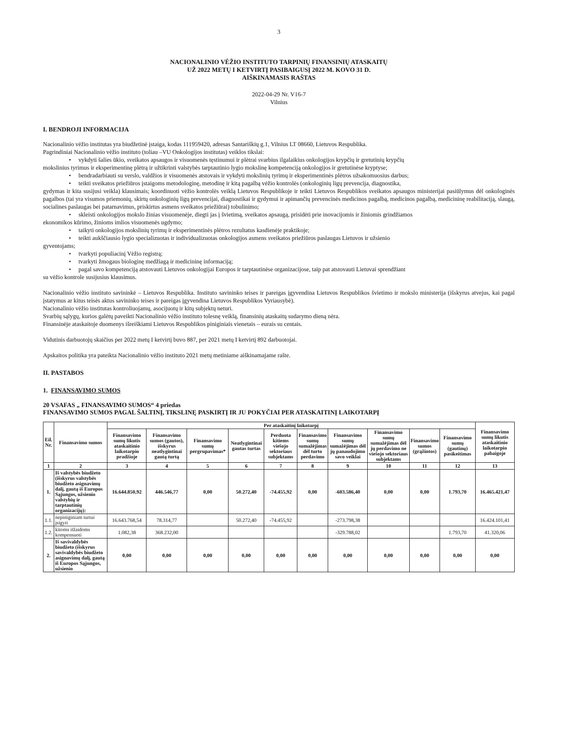3
NACIONALINIO VĖŽIO INSTITUTO TARPINIŲ FINANSINIŲ ATASKAITŲ
UŽ 2022 METŲ I KETVIRTĮ PASIBAIGUSĮ 2022 M. KOVO 31 D.
AIŠKINAMASIS RAŠTAS
2022-04-29 Nr. V16-7
Vilnius
I. BENDROJI INFORMACIJA
Nacionalinio vėžio institutas yra biudžetinė įstaiga, kodas 111959420, adresas Santariškių g.1, Vilnius LT 08660, Lietuvos Respublika.
Pagrindiniai Nacionalinio vėžio instituto (toliau –VU Onkologijos institutas) veiklos tikslai:
• vykdyti šalies ūkio, sveikatos apsaugos ir visuomenės tęstinumui ir plėtrai svarbius ilgalaikius onkologijos krypčių ir gretutinių krypčių
mokslinius tyrimus ir eksperimentinę plėtrą ir užtikrinti valstybės tarptautinio lygio mokslinę kompetenciją onkologijos ir gretutinėse kryptyse;
• bendradarbiauti su verslo, valdžios ir visuomenės atstovais ir vykdyti mokslinių tyrimų ir eksperimentinės plėtros užsakomuosius darbus;
• teikti sveikatos priežiūros įstaigoms metodologinę, metodinę ir kitą pagalbą vėžio kontrolės (onkologinių ligų prevencija, diagnostika,
gydymas ir kita susijusi veikla) klausimais; koordinuoti vėžio kontrolės veiklą Lietuvos Respublikoje ir teikti Lietuvos Respublikos sveikatos apsaugos ministerijai pasiūlymus dėl onkologinės pagalbos (tai yra visumos priemonių, skirtų onkologinių ligų prevencijai, diagnostikai ir gydymui ir apimančių prevencinės medicinos pagalbą, medicinos pagalbą, medicininę reabilitaciją, slaugą, socialines paslaugas bei patarnavimus, priskirtus asmens sveikatos priežiūrai) tobulinimo;
• skleisti onkologijos mokslo žinias visuomenėje, diegti jas į švietimą, sveikatos apsaugą, prisidėti prie inovacijomis ir žiniomis grindžiamos
ekonomikos kūrimo, žinioms imlios visuomenės ugdymo;
• taikyti onkologijos mokslinių tyrimų ir eksperimentinės plėtros rezultatus kasdienėje praktikoje;
• teikti aukščiausio lygio specializuotas ir individualizuotas onkologijos asmens sveikatos priežiūros paslaugas Lietuvos ir užsienio
gyventojams;
• tvarkyti populiacinį Vėžio registrą;
• tvarkyti žmogaus biologinę medžiagą ir medicininę informaciją;
• pagal savo kompetenciją atstovauti Lietuvos onkologijai Europos ir tarptautinėse organizacijose, taip pat atstovauti Lietuvai sprendžiant
su vėžio kontrole susijusius klausimus.
Nacionalinio vėžio instituto savininkė – Lietuvos Respublika. Instituto savininko teises ir pareigas įgyvendina Lietuvos Respublikos švietimo ir mokslo ministerija (išskyrus atvejus, kai pagal įstatymus ar kitus teisės aktus savininko teises ir pareigas įgyvendina Lietuvos Respublikos Vyriausybė).
Nacionalinio vėžio institutas kontroliuojamų, asocijuotų ir kitų subjektų neturi.
Svarbių sąlygų, kurios galėtų paveikti Nacionalinio vėžio instituto tolesnę veiklą, finansinių ataskaitų sudarymo dieną nėra.
Finansinėje ataskaitoje duomenys išreiškiami Lietuvos Respublikos piniginiais vienetais – eurais su centais.
Vidutinis darbuotojų skaičius per 2022 metų I ketvirtį buvo 887, per 2021 metų I ketvirtį 892 darbuotojai.
Apskaitos politika yra pateikta Nacionalinio vėžio instituto 2021 metų metiniame aiškinamajame rašte.
II. PASTABOS
1. FINANSAVIMO SUMOS
20 VSAFAS „ FINANSAVIMO SUMOS“ 4 priedas
FINANSAVIMO SUMOS PAGAL ŠALTINĮ, TIKSLINĘ PASKIRTĮ IR JU POKYČIAI PER ATASKAITINĮ LAIKOTARPĮ
| Eil. Nr. | Finansavimo sumos | Per ataskaitinį laikotarpį | | | | | | | | | | Finansavimo sumų likutis ataskaitinio laikotarpio pabaigoje |
| --- | --- | --- | --- | --- | --- | --- | --- | --- | --- | --- | --- | --- |
| | | Finansavimo sumų likutis ataskaitinio laikotarpio pradžioje | Finansavimo sumos (gautos), išskyrus neatlygintinai gautą turtą | Finansavimo sumų pergrupavimas* | Neatlygintinai gautas turtas | Perduota kitiems viešojo sektoriaus subjektams | Finansavimo sumų sumažėjimas dėl turto perdavimo | Finansavimo sumų sumažėjimas dėl jų panaudojimo savo veiklai | Finansavimo sumų sumažėjimas dėl jų perdavimo ne viešojo sektoriaus subjektams | Finansavimo sumos (grąžintos) | Finansavimo sumų (gautinų) pasikeitimas | |
| 1 | 2 | 3 | 4 | 5 | 6 | 7 | 8 | 9 | 10 | 11 | 12 | 13 |
| 1. | Iš valstybės biudžeto (išskyrus valstybės biudžeto asignavimų dalį, gautą iš Europos Sąjungos, užsienio valstybių ir tarptautinių organizacijų): | 16.644.850,92 | 446.546,77 | 0,00 | 50.272,40 | -74.455,92 | 0,00 | -603.586,40 | 0,00 | 0,00 | 1.793,70 | 16.465.421,47 |
| 1.1. | nepiniginiam turtui įsigyti | 16.643.768,54 | 78.314,77 | | 50.272,40 | -74.455,92 | | -273.798,38 | | | | 16.424.101,41 |
| 1.2. | kitoms išlaidoms kompensuoti | 1.082,38 | 368.232,00 | | | | | -329.788,02 | | | 1.793,70 | 41.320,06 |
| 2. | Iš savivaldybės biudžeto (išskyrus savivaldybės biudžeto asignavimų dalį, gautą iš Europos Sąjungos, užsienio | 0,00 | 0,00 | 0,00 | 0,00 | 0,00 | 0,00 | 0,00 | 0,00 | 0,00 | 0,00 | 0,00 |